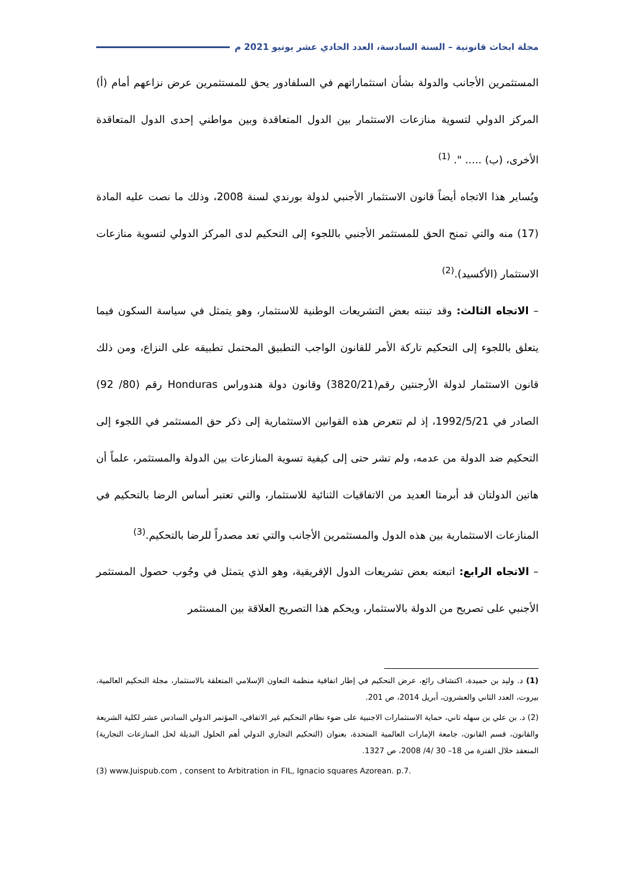مجلة ابحاث قانونية – السنة السادسة، العدد الحادي عشر يونيو 2021 م
المستثمرين الأجانب والدولة بشأن استثماراتهم في السلفادور يحق للمستثمرين عرض نزاعهم أمام (أ) المركز الدولي لتسوية منازعات الاستثمار بين الدول المتعاقدة وبين مواطني إحدى الدول المتعاقدة الأخرى، (ب) ..... ". <sup>(1)</sup>
ويُساير هذا الاتجاه أيضاً قانون الاستثمار الأجنبي لدولة بورندي لسنة 2008، وذلك ما نصت عليه المادة (17) منه والتي تمنح الحق للمستثمر الأجنبي باللجوء إلى التحكيم لدى المركز الدولي لتسوية منازعات الاستثمار (الأكسيد).<sup>(2)</sup>
– الاتجاه الثالث: وقد تبنته بعض التشريعات الوطنية للاستثمار، وهو يتمثل في سياسة السكون فيما يتعلق باللجوء إلى التحكيم تاركة الأمر للقانون الواجب التطبيق المحتمل تطبيقه على النزاع، ومن ذلك قانون الاستثمار لدولة الأرجنتين رقم(3820/21) وقانون دولة هندوراس Honduras رقم (80/ 92) الصادر في 1992/5/21، إذ لم تتعرض هذه القوانين الاستثمارية إلى ذكر حق المستثمر في اللجوء إلى التحكيم ضد الدولة من عدمه، ولم تشر حتى إلى كيفية تسوية المنازعات بين الدولة والمستثمر، علماً أن هاتين الدولتان قد أبرمتا العديد من الاتفاقيات الثنائية للاستثمار، والتي تعتبر أساس الرضا بالتحكيم في المنازعات الاستثمارية بين هذه الدول والمستثمرين الأجانب والتي تعد مصدراً للرضا بالتحكيم.<sup>(3)</sup>
– الاتجاه الرابع: اتبعته بعض تشريعات الدول الإفريقية، وهو الذي يتمثل في وجُوب حصول المستثمر الأجنبي على تصريح من الدولة بالاستثمار، ويحكم هذا التصريح العلاقة بين المستثمر
(1) د. وليد بن حميدة، اكتشاف رائع، عرض التحكيم في إطار اتفاقية منظمة التعاون الإسلامي المتعلقة بالاستثمار، مجلة التحكيم العالمية، بيروت، العدد الثاني والعشرون، أبريل 2014، ص 201.
(2) د. بن علي بن سهله ثاني، حماية الاستثمارات الاجنبية على ضوء نظام التحكيم غير الاتفاقي، المؤتمر الدولي السادس عشر لكلية الشريعة والقانون، قسم القانون، جامعة الإمارات العالمية المتحدة، بعنوان (التحكيم التجاري الدولي أهم الحلول البديلة لحل المنازعات التجارية) المنعقد خلال الفترة من 18– 30 /4/ 2008، ص 1327.
(3) www.Juispub.com , consent to Arbitration in FIL, Ignacio squares Azorean. p.7.